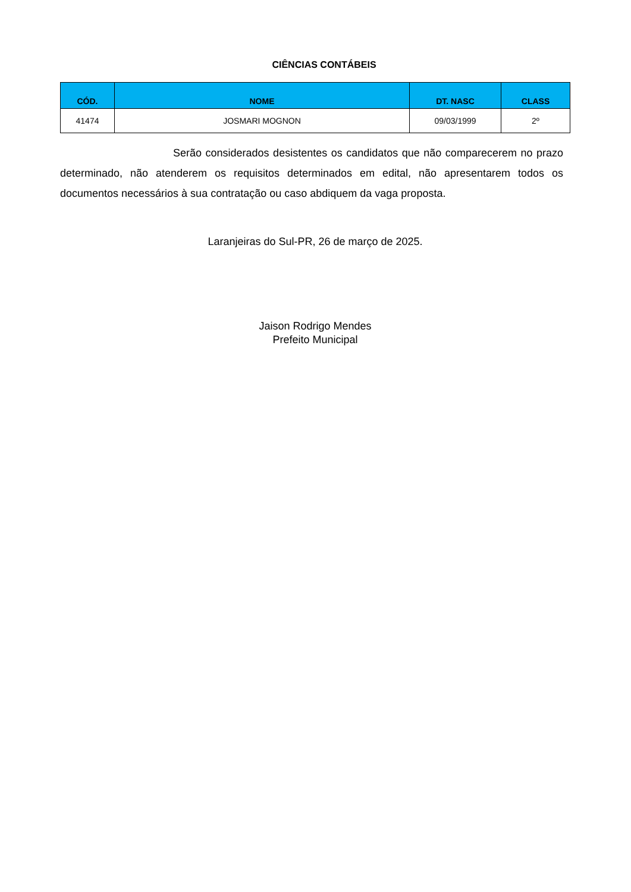CIÊNCIAS CONTÁBEIS
| CÓD. | NOME | DT. NASC | CLASS |
| --- | --- | --- | --- |
| 41474 | JOSMARI MOGNON | 09/03/1999 | 2º |
Serão considerados desistentes os candidatos que não comparecerem no prazo determinado, não atenderem os requisitos determinados em edital, não apresentarem todos os documentos necessários à sua contratação ou caso abdiquem da vaga proposta.
Laranjeiras do Sul-PR, 26 de março de 2025.
Jaison Rodrigo Mendes
Prefeito Municipal